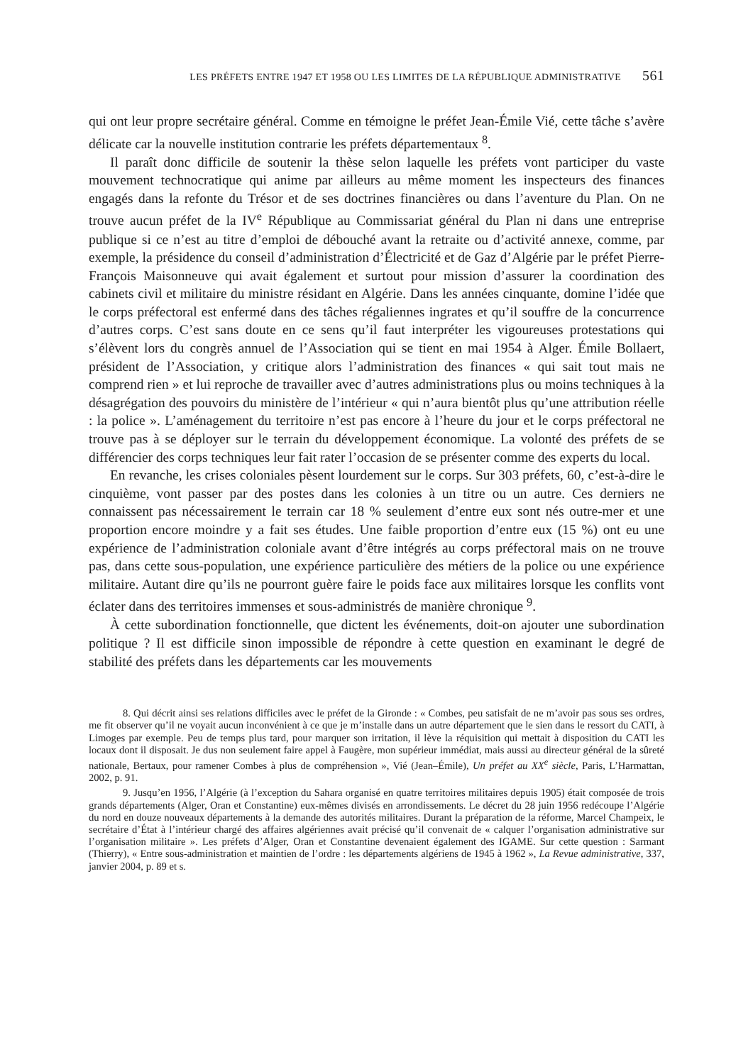LES PRÉFETS ENTRE 1947 ET 1958 OU LES LIMITES DE LA RÉPUBLIQUE ADMINISTRATIVE 561
qui ont leur propre secrétaire général. Comme en témoigne le préfet Jean-Émile Vié, cette tâche s’avère délicate car la nouvelle institution contrarie les préfets départementaux <sup>8</sup>.
Il paraît donc difficile de soutenir la thèse selon laquelle les préfets vont participer du vaste mouvement technocratique qui anime par ailleurs au même moment les inspecteurs des finances engagés dans la refonte du Trésor et de ses doctrines financières ou dans l’aventure du Plan. On ne trouve aucun préfet de la IV<sup>e</sup> République au Commissariat général du Plan ni dans une entreprise publique si ce n’est au titre d’emploi de débouché avant la retraite ou d’activité annexe, comme, par exemple, la présidence du conseil d’administration d’Électricité et de Gaz d’Algérie par le préfet Pierre-François Maisonneuve qui avait également et surtout pour mission d’assurer la coordination des cabinets civil et militaire du ministre résidant en Algérie. Dans les années cinquante, domine l’idée que le corps préfectoral est enfermé dans des tâches régaliennes ingrates et qu’il souffre de la concurrence d’autres corps. C’est sans doute en ce sens qu’il faut interpréter les vigoureuses protestations qui s’élèvent lors du congrès annuel de l’Association qui se tient en mai 1954 à Alger. Émile Bollaert, président de l’Association, y critique alors l’administration des finances « qui sait tout mais ne comprend rien » et lui reproche de travailler avec d’autres administrations plus ou moins techniques à la désagrégation des pouvoirs du ministère de l’intérieur « qui n’aura bientôt plus qu’une attribution réelle : la police ». L’aménagement du territoire n’est pas encore à l’heure du jour et le corps préfectoral ne trouve pas à se déployer sur le terrain du développement économique. La volonté des préfets de se différencier des corps techniques leur fait rater l’occasion de se présenter comme des experts du local.
En revanche, les crises coloniales pèsent lourdement sur le corps. Sur 303 préfets, 60, c’est-à-dire le cinquième, vont passer par des postes dans les colonies à un titre ou un autre. Ces derniers ne connaissent pas nécessairement le terrain car 18 % seulement d’entre eux sont nés outre-mer et une proportion encore moindre y a fait ses études. Une faible proportion d’entre eux (15 %) ont eu une expérience de l’administration coloniale avant d’être intégrés au corps préfectoral mais on ne trouve pas, dans cette sous-population, une expérience particulière des métiers de la police ou une expérience militaire. Autant dire qu’ils ne pourront guère faire le poids face aux militaires lorsque les conflits vont éclater dans des territoires immenses et sous-administrés de manière chronique <sup>9</sup>.
À cette subordination fonctionnelle, que dictent les événements, doit-on ajouter une subordination politique ? Il est difficile sinon impossible de répondre à cette question en examinant le degré de stabilité des préfets dans les départements car les mouvements
8. Qui décrit ainsi ses relations difficiles avec le préfet de la Gironde : « Combes, peu satisfait de ne m’avoir pas sous ses ordres, me fit observer qu’il ne voyait aucun inconvénient à ce que je m’installe dans un autre département que le sien dans le ressort du CATI, à Limoges par exemple. Peu de temps plus tard, pour marquer son irritation, il lève la réquisition qui mettait à disposition du CATI les locaux dont il disposait. Je dus non seulement faire appel à Faugère, mon supérieur immédiat, mais aussi au directeur général de la sûreté nationale, Bertaux, pour ramener Combes à plus de compréhension », Vié (Jean–Émile), Un préfet au XX<sup>e</sup> siècle, Paris, L’Harmattan, 2002, p. 91.
9. Jusqu’en 1956, l’Algérie (à l’exception du Sahara organisé en quatre territoires militaires depuis 1905) était composée de trois grands départements (Alger, Oran et Constantine) eux-mêmes divisés en arrondissements. Le décret du 28 juin 1956 redécoupe l’Algérie du nord en douze nouveaux départements à la demande des autorités militaires. Durant la préparation de la réforme, Marcel Champeix, le secrétaire d’État à l’intérieur chargé des affaires algériennes avait précisé qu’il convenait de « calquer l’organisation administrative sur l’organisation militaire ». Les préfets d’Alger, Oran et Constantine devenaient également des IGAME. Sur cette question : Sarmant (Thierry), « Entre sous-administration et maintien de l’ordre : les départements algériens de 1945 à 1962 », La Revue administrative, 337, janvier 2004, p. 89 et s.